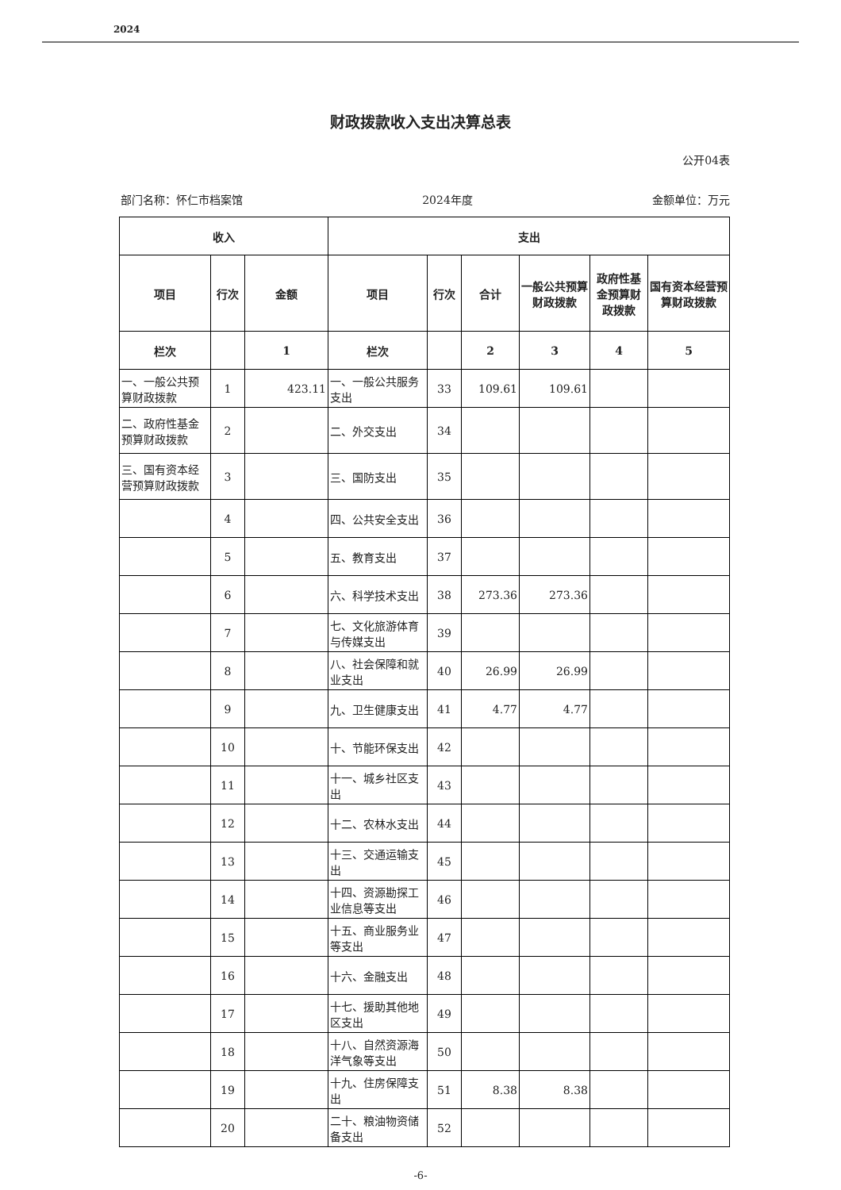2024
财政拨款收入支出决算总表
公开04表
部门名称：怀仁市档案馆 2024年度 金额单位：万元
| 收入 | | | 支出 | | | | | |
| --- | --- | --- | --- | --- | --- | --- | --- | --- |
| 项目 | 行次 | 金额 | 项目 | 行次 | 合计 | 一般公共预算财政拨款 | 政府性基金预算财政拨款 | 国有资本经营预算财政拨款 |
| 栏次 | | 1 | 栏次 | | 2 | 3 | 4 | 5 |
| 一、一般公共预算财政拨款 | 1 | 423.11 | 一、一般公共服务支出 | 33 | 109.61 | 109.61 | | |
| 二、政府性基金预算财政拨款 | 2 | | 二、外交支出 | 34 | | | | |
| 三、国有资本经营预算财政拨款 | 3 | | 三、国防支出 | 35 | | | | |
| | 4 | | 四、公共安全支出 | 36 | | | | |
| | 5 | | 五、教育支出 | 37 | | | | |
| | 6 | | 六、科学技术支出 | 38 | 273.36 | 273.36 | | |
| | 7 | | 七、文化旅游体育与传媒支出 | 39 | | | | |
| | 8 | | 八、社会保障和就业支出 | 40 | 26.99 | 26.99 | | |
| | 9 | | 九、卫生健康支出 | 41 | 4.77 | 4.77 | | |
| | 10 | | 十、节能环保支出 | 42 | | | | |
| | 11 | | 十一、城乡社区支出 | 43 | | | | |
| | 12 | | 十二、农林水支出 | 44 | | | | |
| | 13 | | 十三、交通运输支出 | 45 | | | | |
| | 14 | | 十四、资源勘探工业信息等支出 | 46 | | | | |
| | 15 | | 十五、商业服务业等支出 | 47 | | | | |
| | 16 | | 十六、金融支出 | 48 | | | | |
| | 17 | | 十七、援助其他地区支出 | 49 | | | | |
| | 18 | | 十八、自然资源海洋气象等支出 | 50 | | | | |
| | 19 | | 十九、住房保障支出 | 51 | 8.38 | 8.38 | | |
| | 20 | | 二十、粮油物资储备支出 | 52 | | | | |
-6-